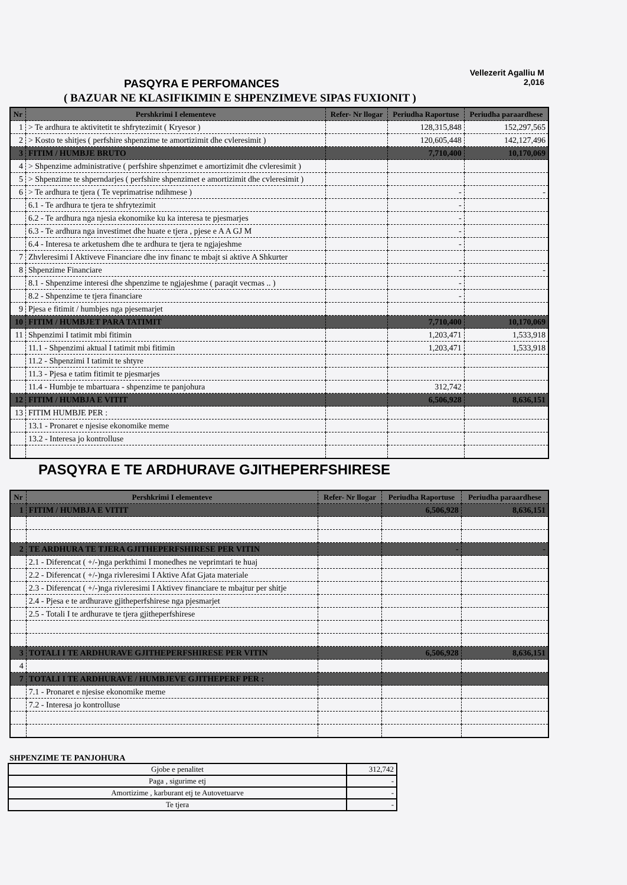Vellezerit Agalliu M
PASQYRA E PERFOMANCES
2,016
( BAZUAR NE KLASIFIKIMIN E SHPENZIMEVE SIPAS FUXIONIT )
| Nr | Pershkrimi I elementeve | Refer- Nr llogar | Periudha Raportuse | Periudha paraardhese |
| --- | --- | --- | --- | --- |
| 1 | > Te ardhura te aktivitetit te shfrytezimit ( Kryesor ) | | 128,315,848 | 152,297,565 |
| 2 | > Kosto te shitjes ( perfshire shpenzime te amortizimit dhe cvleresimit ) | | 120,605,448 | 142,127,496 |
| 3 | FITIM / HUMBJE BRUTO | | 7,710,400 | 10,170,069 |
| 4 | > Shpenzime administrative ( perfshire shpenzimet e amortizimit dhe cvleresimit ) | | | |
| 5 | > Shpenzime te shperndarjes ( perfshire shpenzimet e amortizimit dhe cvleresimit ) | | | |
| 6 | > Te ardhura te tjera ( Te veprimatrise ndihmese ) | | - | - |
| | 6.1 - Te ardhura te tjera te shfrytezimit | | - | |
| | 6.2 - Te ardhura nga njesia ekonomike ku ka interesa te pjesmarjes | | - | |
| | 6.3 - Te ardhura nga investimet dhe huate e tjera , pjese e A A GJ M | | - | |
| | 6.4 - Interesa te arketushem dhe te ardhura te tjera te ngjajeshme | | - | |
| 7 | Zhvleresimi I Aktiveve Financiare dhe inv financ te mbajt si aktive A Shkurter | | | |
| 8 | Shpenzime Financiare | | - | - |
| | 8.1 - Shpenzime interesi dhe shpenzime te ngjajeshme ( paraqit vecmas .. ) | | - | |
| | 8.2 - Shpenzime te tjera financiare | | - | |
| 9 | Pjesa e fitimit / humbjes nga pjesemarjet | | | |
| 10 | FITIM / HUMBJET PARA TATIMIT | | 7,710,400 | 10,170,069 |
| 11 | Shpenzimi I tatimit mbi fitimin | | 1,203,471 | 1,533,918 |
| | 11.1 - Shpenzimi aktual I tatimit mbi fitimin | | 1,203,471 | 1,533,918 |
| | 11.2 - Shpenzimi I tatimit te shtyre | | | |
| | 11.3 - Pjesa e tatim fitimit te pjesmarjes | | | |
| | 11.4 - Humbje te mbartuara - shpenzime te panjohura | | 312,742 | |
| 12 | FITIM / HUMBJA E VITIT | | 6,506,928 | 8,636,151 |
| 13 | FITIM HUMBJE PER : | | | |
| | 13.1 - Pronaret e njesise ekonomike meme | | | |
| | 13.2 - Interesa jo kontrolluse | | | |
PASQYRA E TE ARDHURAVE GJITHEPERFSHIRESE
| Nr | Pershkrimi I elementeve | Refer- Nr llogar | Periudha Raportuse | Periudha paraardhese |
| --- | --- | --- | --- | --- |
| 1 | FITIM / HUMBJA E VITIT | | 6,506,928 | 8,636,151 |
| 2 | TE ARDHURA TE TJERA GJITHEPERFSHIRESE PER VITIN | | - | - |
| | 2.1 - Diferencat ( +/-)nga perkthimi I monedhes ne veprimtari te huaj | | | |
| | 2.2 - Diferencat ( +/-)nga rivleresimi I Aktive Afat Gjata materiale | | | |
| | 2.3 - Diferencat ( +/-)nga rivleresimi I Aktivev financiare te mbajtur per shitje | | | |
| | 2.4 - Pjesa e te ardhurave gjitheperfshirese nga pjesmarjet | | | |
| | 2.5 - Totali I te ardhurave te tjera gjitheperfshirese | | | |
| 3 | TOTALI I TE ARDHURAVE GJITHEPERFSHIRESE PER VITIN | | 6,506,928 | 8,636,151 |
| 4 | | | | |
| 7 | TOTALI I TE ARDHURAVE / HUMBJEVE GJITHEPERF PER : | | | |
| | 7.1 - Pronaret e njesise ekonomike meme | | | |
| | 7.2 - Interesa jo kontrolluse | | | |
SHPENZIME TE PANJOHURA
| Gjobe e penalitet | 312,742 |
| Paga , sigurime etj | - |
| Amortizime , karburant etj te Autovetuarve | - |
| Te tjera | - |